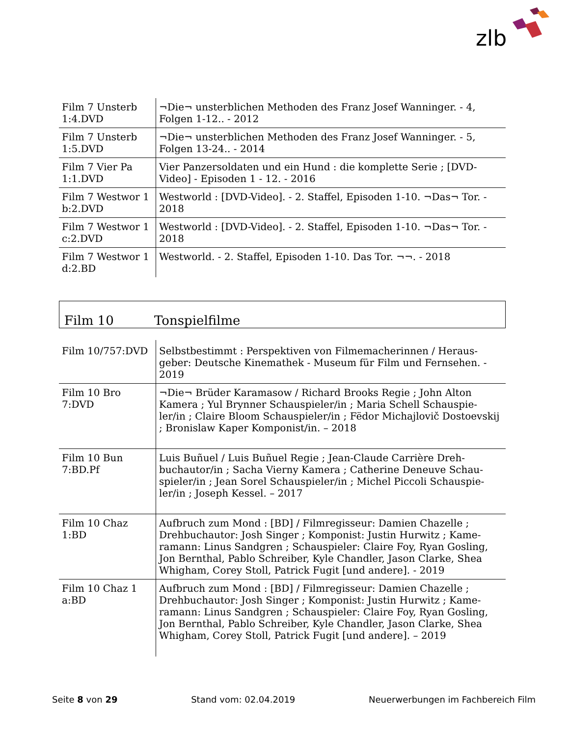zlb
| Film 7 Unsterb 1:4.DVD | ¬Die¬ unsterblichen Methoden des Franz Josef Wanninger. - 4, Folgen 1-12.. - 2012 |
| Film 7 Unsterb 1:5.DVD | ¬Die¬ unsterblichen Methoden des Franz Josef Wanninger. - 5, Folgen 13-24.. - 2014 |
| Film 7 Vier Pa 1:1.DVD | Vier Panzersoldaten und ein Hund : die komplette Serie ; [DVD-Video] - Episoden 1 - 12. - 2016 |
| Film 7 Westwor 1 b:2.DVD | Westworld : [DVD-Video]. - 2. Staffel, Episoden 1-10. ¬Das¬ Tor. - 2018 |
| Film 7 Westwor 1 c:2.DVD | Westworld : [DVD-Video]. - 2. Staffel, Episoden 1-10. ¬Das¬ Tor. - 2018 |
| Film 7 Westwor 1 d:2.BD | Westworld. - 2. Staffel, Episoden 1-10. Das Tor. ¬¬. - 2018 |
Film 10 Tonspielfilme
| Film 10/757:DVD | Selbstbestimmt : Perspektiven von Filmemacherinnen / Heraus-geber: Deutsche Kinemathek - Museum für Film und Fernsehen. - 2019 |
| Film 10 Bro 7:DVD | ¬Die¬ Brüder Karamasow / Richard Brooks Regie ; John Alton Kamera ; Yul Brynner Schauspieler/in ; Maria Schell Schauspie-ler/in ; Claire Bloom Schauspieler/in ; Fëdor Michajlovič Dostoevskij ; Bronislaw Kaper Komponist/in. – 2018 |
| Film 10 Bun 7:BD.Pf | Luis Buñuel / Luis Buñuel Regie ; Jean-Claude Carrière Dreh-buchautor/in ; Sacha Vierny Kamera ; Catherine Deneuve Schau-spieler/in ; Jean Sorel Schauspieler/in ; Michel Piccoli Schauspie-ler/in ; Joseph Kessel. – 2017 |
| Film 10 Chaz 1:BD | Aufbruch zum Mond : [BD] / Filmregisseur: Damien Chazelle ; Drehbuchautor: Josh Singer ; Komponist: Justin Hurwitz ; Kame-ramann: Linus Sandgren ; Schauspieler: Claire Foy, Ryan Gosling, Jon Bernthal, Pablo Schreiber, Kyle Chandler, Jason Clarke, Shea Whigham, Corey Stoll, Patrick Fugit [und andere]. - 2019 |
| Film 10 Chaz 1 a:BD | Aufbruch zum Mond : [BD] / Filmregisseur: Damien Chazelle ; Drehbuchautor: Josh Singer ; Komponist: Justin Hurwitz ; Kame-ramann: Linus Sandgren ; Schauspieler: Claire Foy, Ryan Gosling, Jon Bernthal, Pablo Schreiber, Kyle Chandler, Jason Clarke, Shea Whigham, Corey Stoll, Patrick Fugit [und andere]. – 2019 |
Seite 8 von 29 Stand vom: 02.04.2019 Neuerwerbungen im Fachbereich Film